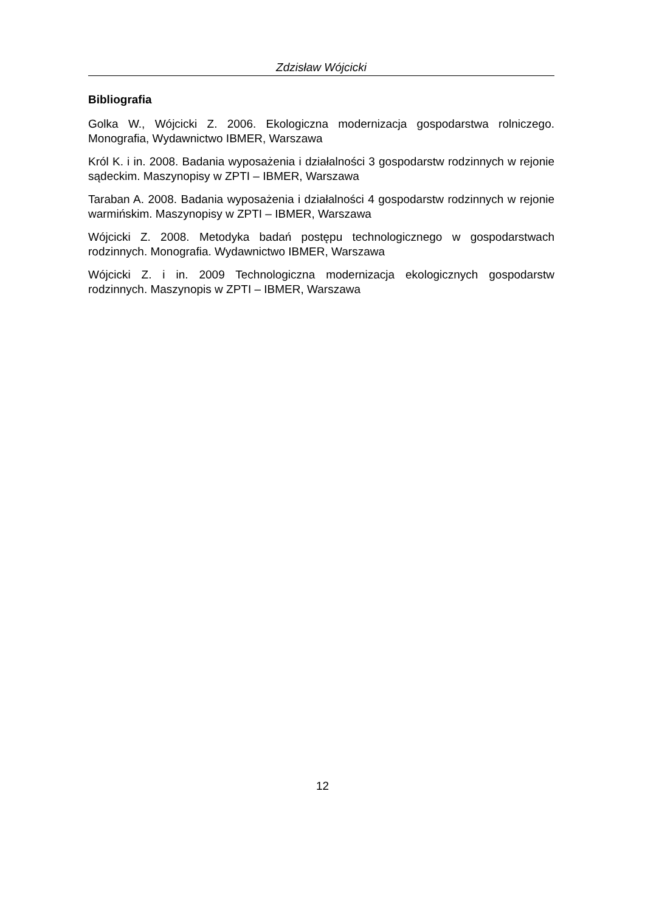Zdzisław Wójcicki
Bibliografia
Golka W., Wójcicki Z. 2006. Ekologiczna modernizacja gospodarstwa rolniczego. Monografia, Wydawnictwo IBMER, Warszawa
Król K. i in. 2008. Badania wyposażenia i działalności 3 gospodarstw rodzinnych w rejonie sądeckim. Maszynopisy w ZPTI – IBMER, Warszawa
Taraban A. 2008. Badania wyposażenia i działalności 4 gospodarstw rodzinnych w rejonie warmińskim. Maszynopisy w ZPTI – IBMER, Warszawa
Wójcicki Z. 2008. Metodyka badań postępu technologicznego w gospodarstwach rodzinnych. Monografia. Wydawnictwo IBMER, Warszawa
Wójcicki Z. i in. 2009 Technologiczna modernizacja ekologicznych gospodarstw rodzinnych. Maszynopis w ZPTI – IBMER, Warszawa
12